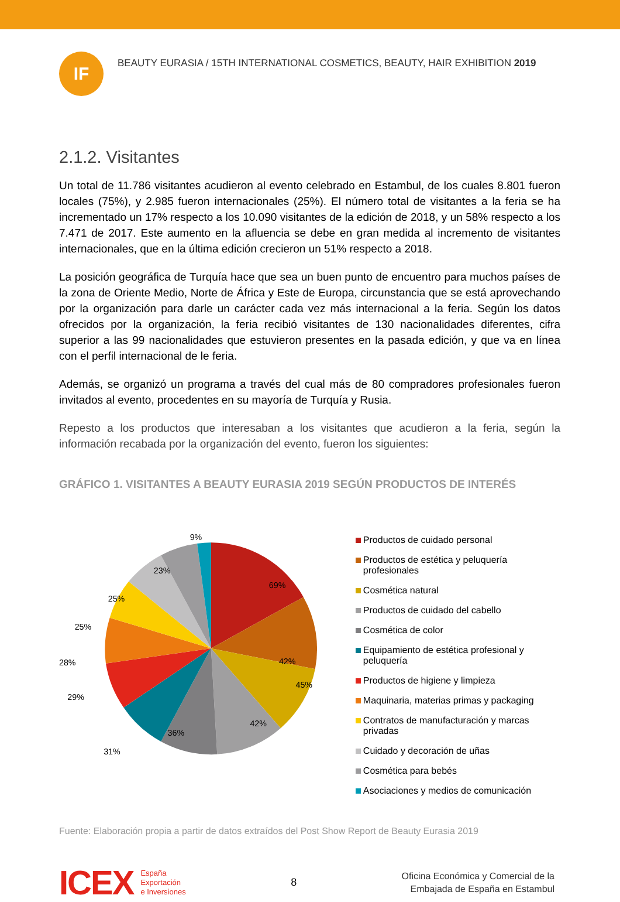IF
BEAUTY EURASIA / 15TH INTERNATIONAL COSMETICS, BEAUTY, HAIR EXHIBITION 2019
2.1.2. Visitantes
Un total de 11.786 visitantes acudieron al evento celebrado en Estambul, de los cuales 8.801 fueron locales (75%), y 2.985 fueron internacionales (25%). El número total de visitantes a la feria se ha incrementado un 17% respecto a los 10.090 visitantes de la edición de 2018, y un 58% respecto a los 7.471 de 2017. Este aumento en la afluencia se debe en gran medida al incremento de visitantes internacionales, que en la última edición crecieron un 51% respecto a 2018.
La posición geográfica de Turquía hace que sea un buen punto de encuentro para muchos países de la zona de Oriente Medio, Norte de África y Este de Europa, circunstancia que se está aprovechando por la organización para darle un carácter cada vez más internacional a la feria. Según los datos ofrecidos por la organización, la feria recibió visitantes de 130 nacionalidades diferentes, cifra superior a las 99 nacionalidades que estuvieron presentes en la pasada edición, y que va en línea con el perfil internacional de le feria.
Además, se organizó un programa a través del cual más de 80 compradores profesionales fueron invitados al evento, procedentes en su mayoría de Turquía y Rusia.
Repesto a los productos que interesaban a los visitantes que acudieron a la feria, según la información recabada por la organización del evento, fueron los siguientes:
GRÁFICO 1. VISITANTES A BEAUTY EURASIA 2019 SEGÚN PRODUCTOS DE INTERÉS
9%
69%
23%
25%
25%
28%
29%
31%
36%
42%
42%
45%
Productos de cuidado personal
Productos de estética y peluquería profesionales
Cosmética natural
Productos de cuidado del cabello
Cosmética de color
Equipamiento de estética profesional y peluquería
Productos de higiene y limpieza
Maquinaria, materias primas y packaging
Contratos de manufacturación y marcas privadas
Cuidado y decoración de uñas
Cosmética para bebés
Asociaciones y medios de comunicación
Fuente: Elaboración propia a partir de datos extraídos del Post Show Report de Beauty Eurasia 2019
ICEX
España
Exportación
e Inversiones
8
Oficina Económica y Comercial de la
Embajada de España en Estambul